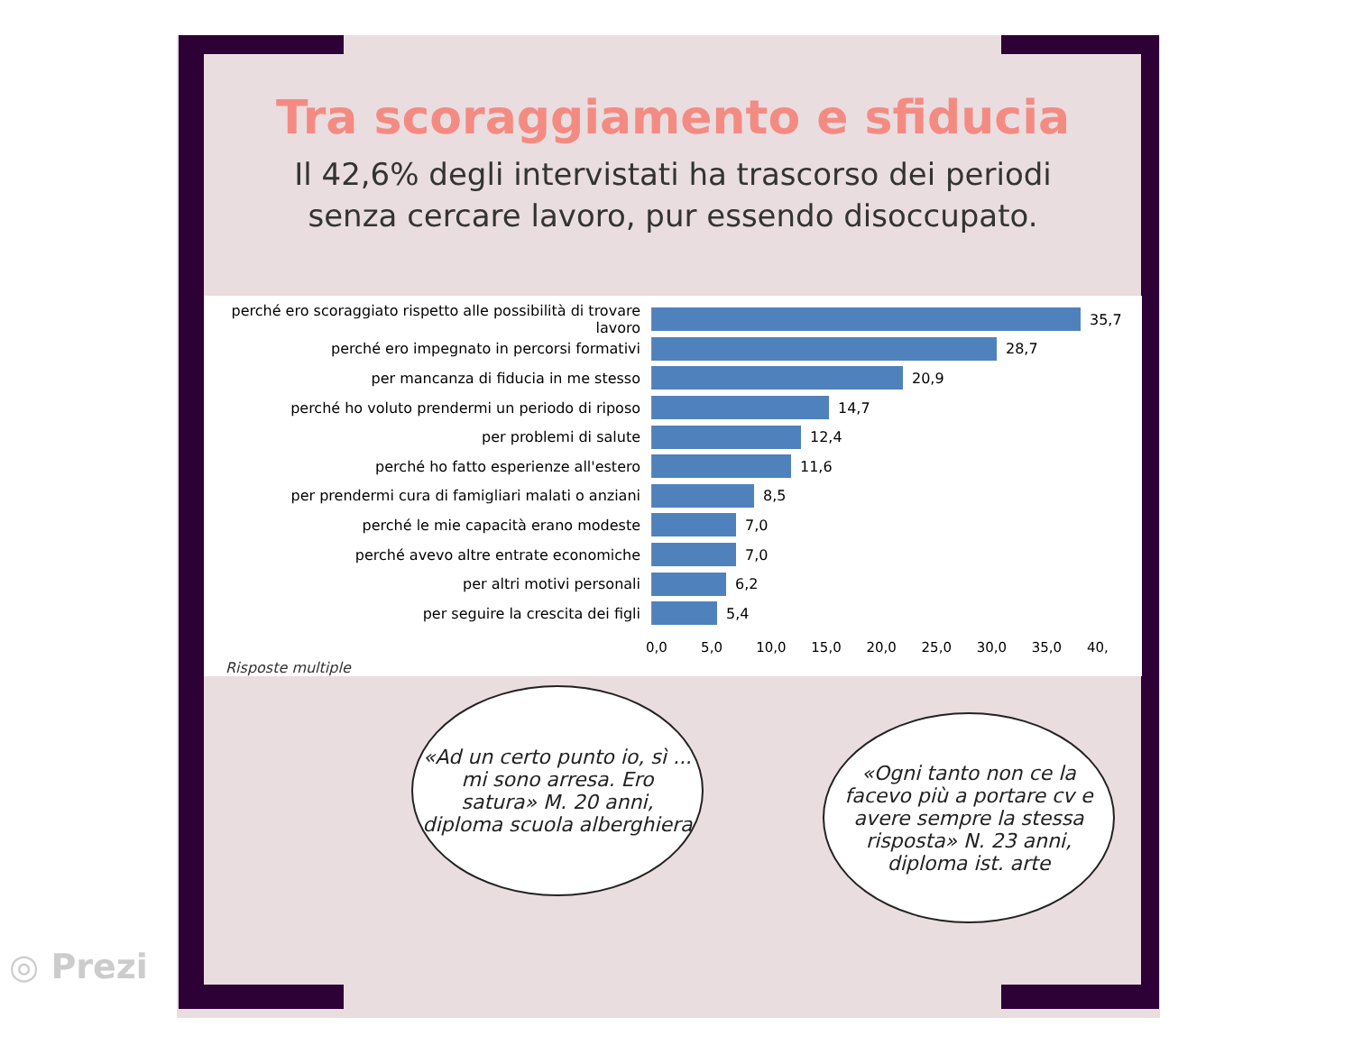Tra scoraggiamento e sfiducia
Il 42,6% degli intervistati ha trascorso dei periodi senza cercare lavoro, pur essendo disoccupato.
perché ero scoraggiato rispetto alle possibilità di trovare lavoro
35,7
perché ero impegnato in percorsi formativi 28,7
per mancanza di fiducia in me stesso 20,9
perché ho voluto prendermi un periodo di riposo 14,7
per problemi di salute 12,4
perché ho fatto esperienze all'estero 11,6
per prendermi cura di famigliari malati o anziani 8,5
perché le mie capacità erano modeste 7,0
perché avevo altre entrate economiche 7,0
per altri motivi personali 6,2
per seguire la crescita dei figli 5,4
0,0 5,0 10,0 15,0 20,0 25,0 30,0 35,0 40,
Risposte multiple
«Ad un certo punto io, sì ... mi sono arresa. Ero satura» M. 20 anni, diploma scuola alberghiera
«Ogni tanto non ce la facevo più a portare cv e avere sempre la stessa risposta» N. 23 anni, diploma ist. arte
◎ Prezi